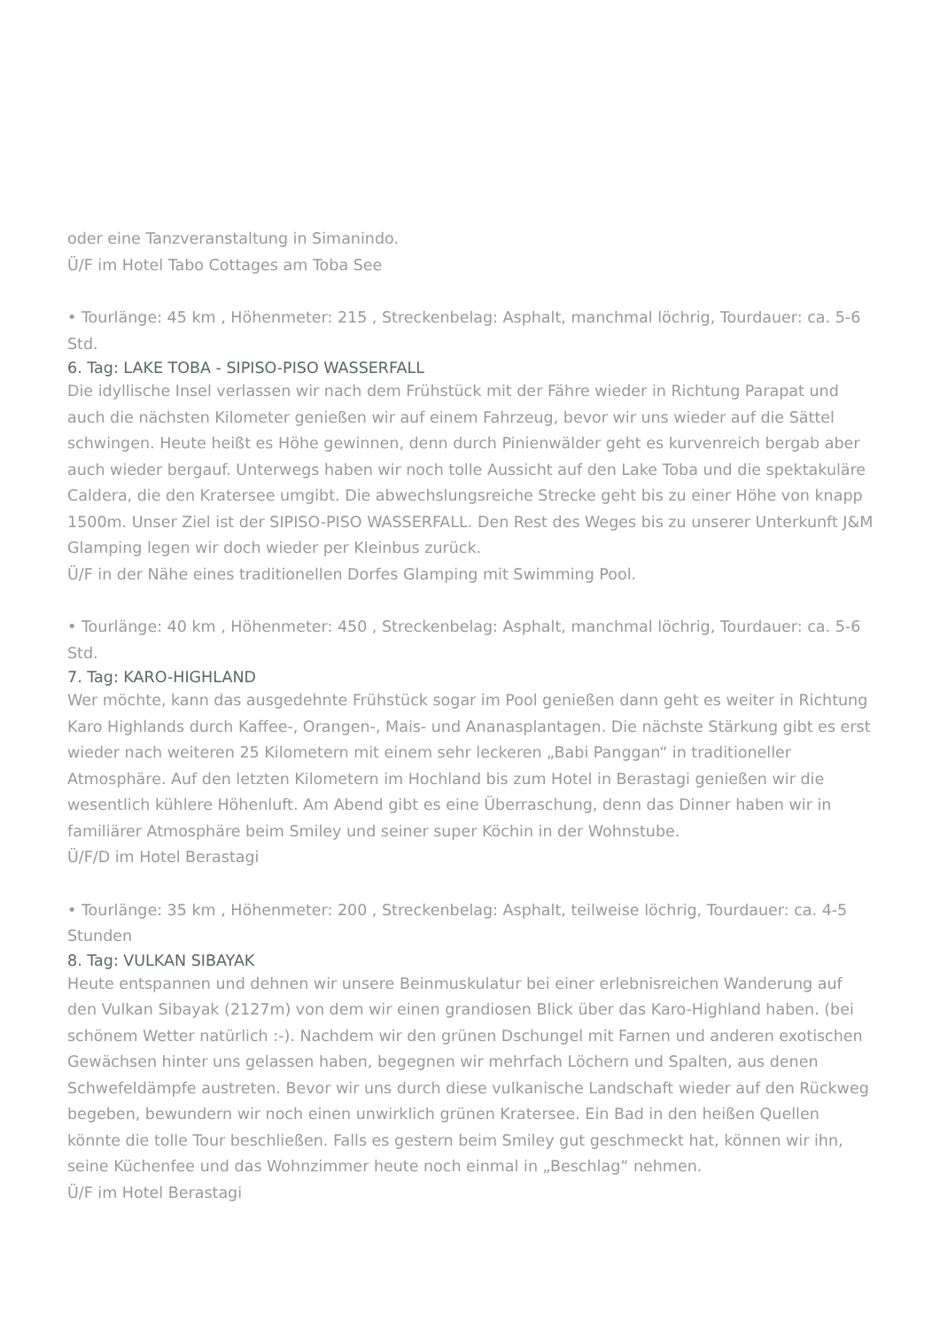oder eine Tanzveranstaltung in Simanindo.
Ü/F im Hotel Tabo Cottages am Toba See
• Tourlänge: 45 km , Höhenmeter: 215 , Streckenbelag: Asphalt, manchmal löchrig, Tourdauer: ca. 5-6 Std.
6. Tag: LAKE TOBA - SIPISO-PISO WASSERFALL
Die idyllische Insel verlassen wir nach dem Frühstück mit der Fähre wieder in Richtung Parapat und auch die nächsten Kilometer genießen wir auf einem Fahrzeug, bevor wir uns wieder auf die Sättel schwingen. Heute heißt es Höhe gewinnen, denn durch Pinienwälder geht es kurvenreich bergab aber auch wieder bergauf. Unterwegs haben wir noch tolle Aussicht auf den Lake Toba und die spektakuläre Caldera, die den Kratersee umgibt. Die abwechslungsreiche Strecke geht bis zu einer Höhe von knapp 1500m. Unser Ziel ist der SIPISO-PISO WASSERFALL. Den Rest des Weges bis zu unserer Unterkunft J&M Glamping legen wir doch wieder per Kleinbus zurück.
Ü/F in der Nähe eines traditionellen Dorfes Glamping mit Swimming Pool.
• Tourlänge: 40 km , Höhenmeter: 450 , Streckenbelag: Asphalt, manchmal löchrig, Tourdauer: ca. 5-6 Std.
7. Tag: KARO-HIGHLAND
Wer möchte, kann das ausgedehnte Frühstück sogar im Pool genießen dann geht es weiter in Richtung Karo Highlands durch Kaffee-, Orangen-, Mais- und Ananasplantagen. Die nächste Stärkung gibt es erst wieder nach weiteren 25 Kilometern mit einem sehr leckeren „Babi Panggan“ in traditioneller Atmosphäre. Auf den letzten Kilometern im Hochland bis zum Hotel in Berastagi genießen wir die wesentlich kühlere Höhenluft. Am Abend gibt es eine Überraschung, denn das Dinner haben wir in familiärer Atmosphäre beim Smiley und seiner super Köchin in der Wohnstube.
Ü/F/D im Hotel Berastagi
• Tourlänge: 35 km , Höhenmeter: 200 , Streckenbelag: Asphalt, teilweise löchrig, Tourdauer: ca. 4-5 Stunden
8. Tag: VULKAN SIBAYAK
Heute entspannen und dehnen wir unsere Beinmuskulatur bei einer erlebnisreichen Wanderung auf den Vulkan Sibayak (2127m) von dem wir einen grandiosen Blick über das Karo-Highland haben. (bei schönem Wetter natürlich :-). Nachdem wir den grünen Dschungel mit Farnen und anderen exotischen Gewächsen hinter uns gelassen haben, begegnen wir mehrfach Löchern und Spalten, aus denen Schwefeldämpfe austreten. Bevor wir uns durch diese vulkanische Landschaft wieder auf den Rückweg begeben, bewundern wir noch einen unwirklich grünen Kratersee. Ein Bad in den heißen Quellen könnte die tolle Tour beschließen. Falls es gestern beim Smiley gut geschmeckt hat, können wir ihn, seine Küchenfee und das Wohnzimmer heute noch einmal in „Beschlag“ nehmen.
Ü/F im Hotel Berastagi